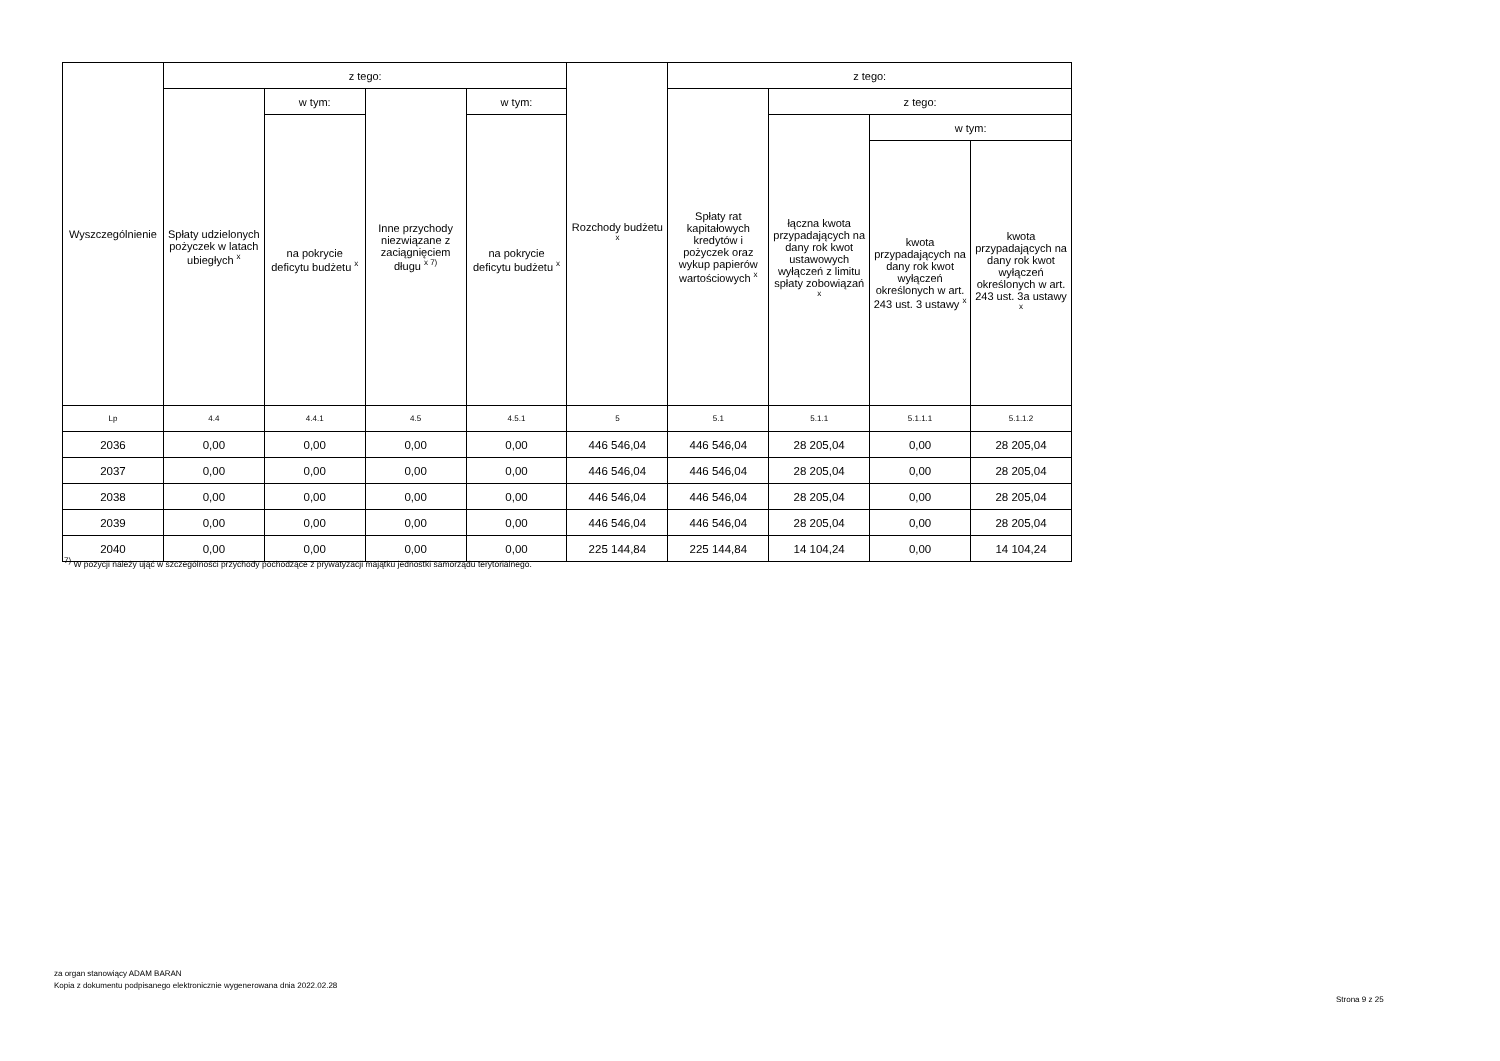| Wyszczególnienie | z tego: | | | | Rozchody budżetu <sup>x</sup> | z tego: | | | |
| --- | --- | --- | --- | --- | --- | --- | --- | --- | --- |
| | Spłaty udzielonych pożyczek w latach ubiegłych <sup>x</sup> | w tym: | Inne przychody niezwiązane z zaciągnięciem długu <sup>x 7)</sup> | w tym: | | Spłaty rat kapitałowych kredytów i pożyczek oraz wykup papierów wartościowych <sup>x</sup> | z tego: | | |
| | | na pokrycie deficytu budżetu <sup>x</sup> | | na pokrycie deficytu budżetu <sup>x</sup> | | | łączna kwota przypadających na dany rok kwot ustawowych wyłączeń z limitu spłaty zobowiązań <sup>x</sup> | w tym: | |
| | | | | | | | | kwota przypadających na dany rok kwot wyłączeń określonych w art. 243 ust. 3 ustawy <sup>x</sup> | kwota przypadających na dany rok kwot wyłączeń określonych w art. 243 ust. 3a ustawy <sup>x</sup> |
| Lp | 4.4 | 4.4.1 | 4.5 | 4.5.1 | 5 | 5.1 | 5.1.1 | 5.1.1.1 | 5.1.1.2 |
| 2036 | 0,00 | 0,00 | 0,00 | 0,00 | 446 546,04 | 446 546,04 | 28 205,04 | 0,00 | 28 205,04 |
| 2037 | 0,00 | 0,00 | 0,00 | 0,00 | 446 546,04 | 446 546,04 | 28 205,04 | 0,00 | 28 205,04 |
| 2038 | 0,00 | 0,00 | 0,00 | 0,00 | 446 546,04 | 446 546,04 | 28 205,04 | 0,00 | 28 205,04 |
| 2039 | 0,00 | 0,00 | 0,00 | 0,00 | 446 546,04 | 446 546,04 | 28 205,04 | 0,00 | 28 205,04 |
| 2040 | 0,00 | 0,00 | 0,00 | 0,00 | 225 144,84 | 225 144,84 | 14 104,24 | 0,00 | 14 104,24 |
<sup>7)</sup> W pozycji należy ująć w szczególności przychody pochodzące z prywatyzacji majątku jednostki samorządu terytorialnego.
za organ stanowiący ADAM BARAN
Kopia z dokumentu podpisanego elektronicznie wygenerowana dnia 2022.02.28
Strona 9 z 25